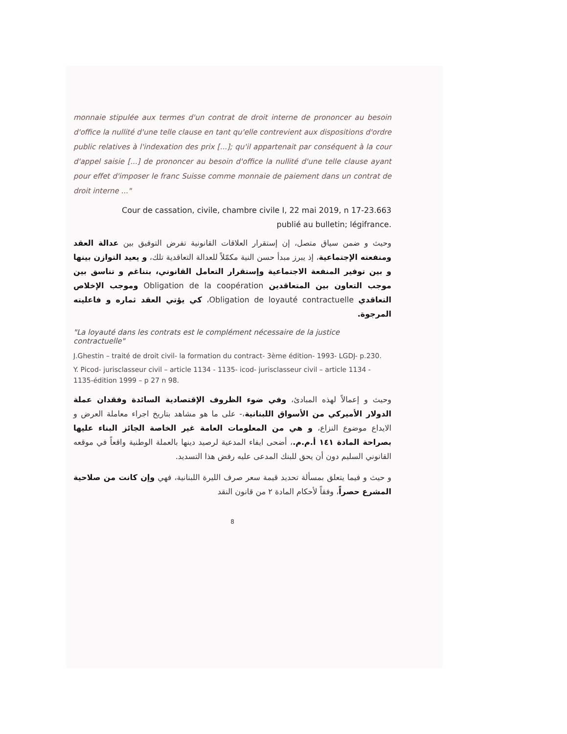monnaie stipulée aux termes d'un contrat de droit interne de prononcer au besoin d'office la nullité d'une telle clause en tant qu'elle contrevient aux dispositions d'ordre public relatives à l'indexation des prix [...]; qu'il appartenait par conséquent à la cour d'appel saisie [...] de prononcer au besoin d'office la nullité d'une telle clause ayant pour effet d'imposer le franc Suisse comme monnaie de paiement dans un contrat de droit interne ..."
Cour de cassation, civile, chambre civile I, 22 mai 2019, n 17-23.663
publié au bulletin; légifrance.
وحيث و ضمن سياق متصل، إن إستقرار العلاقات القانونية تفرض التوفيق بين عدالة العقد ومنفعته الإجتماعية، إذ يبرز مبدأ حسن النية مكمّلاً للعدالة التعاقدية تلك، و يعيد التوازن بينها و بين توفير المنفعة الاجتماعية وإستقرار التعامل القانوني، بتناغم و تناسق بين موجب التعاون بين المتعاقدين Obligation de la coopération وموجب الإخلاص التعاقدي Obligation de loyauté contractuelle، كي يؤتي العقد ثماره و فاعليته المرجوة.
"La loyauté dans les contrats est le complément nécessaire de la justice contractuelle"
J.Ghestin – traité de droit civil- la formation du contract- 3ème édition- 1993- LGDJ- p.230.
Y. Picod- jurisclasseur civil – article 1134 - 1135- icod- jurisclasseur civil – article 1134 - 1135-édition 1999 – p 27 n 98.
وحيث و إعمالاً لهذه المبادئ، وفي ضوء الظروف الإقتصادية السائدة وفقدان عملة الدولار الأميركي من الأسواق اللبنانية،- على ما هو مشاهد بتاريخ اجراء معاملة العرض و الايداع موضوع النزاع، و هي من المعلومات العامة غير الخاصة الجائز البناء عليها بصراحة المادة ١٤١ أ.م.م.، أضحى ايفاء المدعية لرصيد دينها بالعملة الوطنية واقعاً في موقعه القانوني السليم دون أن يحق للبنك المدعى عليه رفض هذا التسديد.
و حيث و فيما يتعلق بمسألة تحديد قيمة سعر صرف الليرة اللبنانية، فهي وإن كانت من صلاحية المشرع حصراً، وفقاً لأحكام المادة ٢ من قانون النقد
8